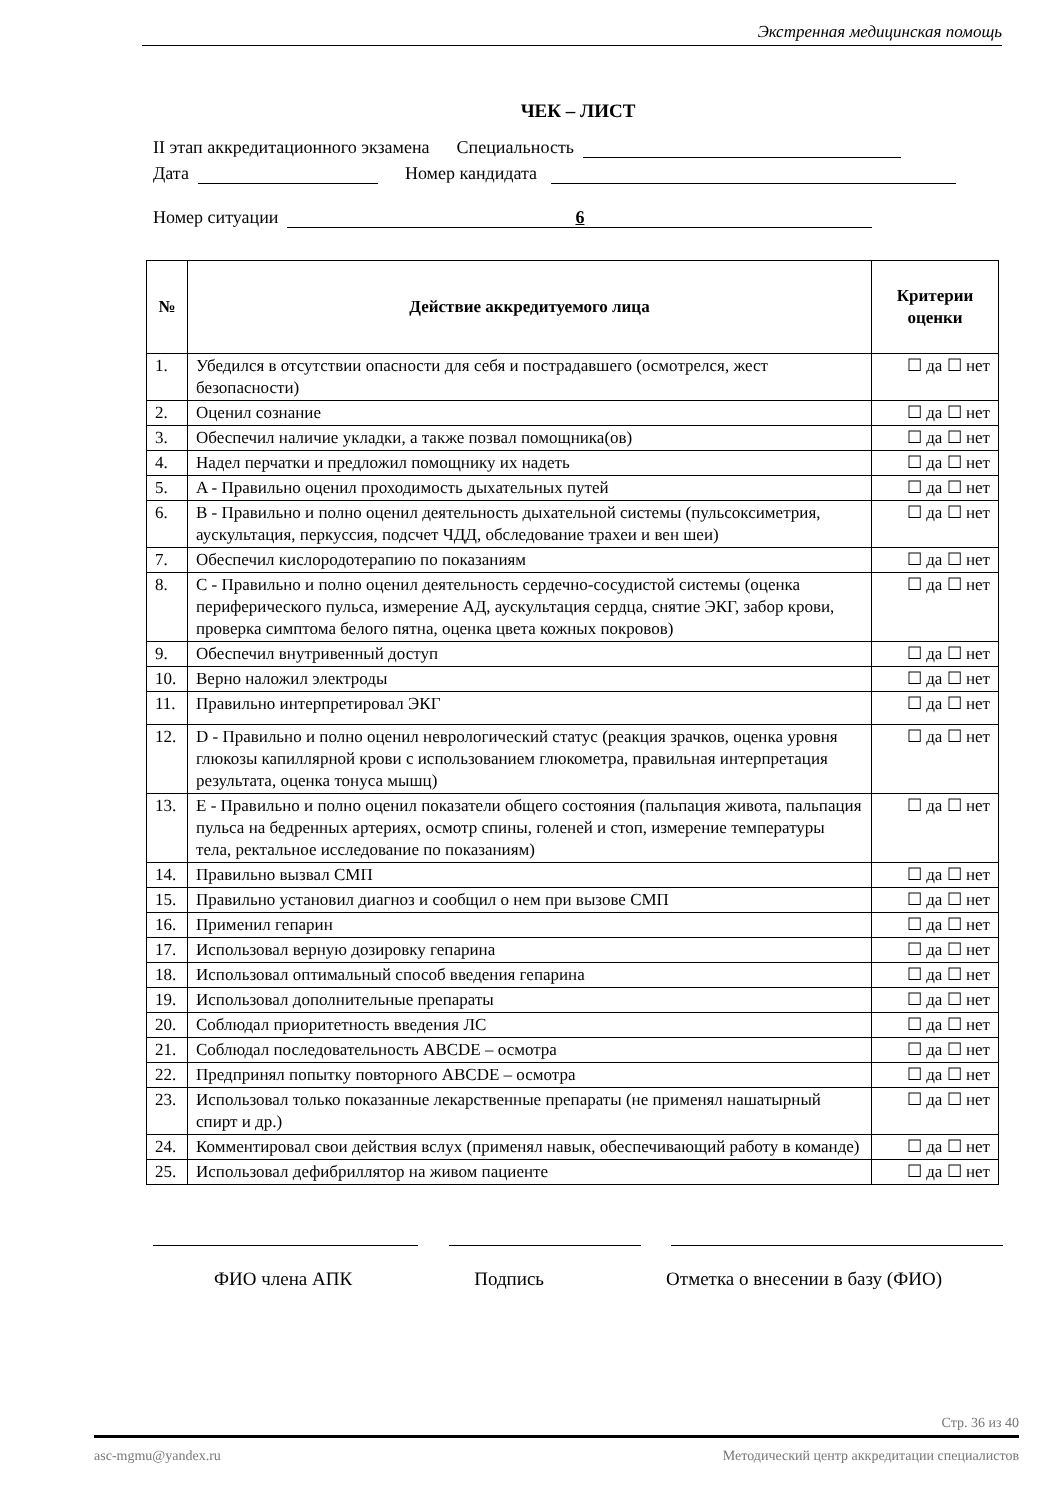Экстренная медицинская помощь
ЧЕК – ЛИСТ
II этап аккредитационного экзамена Специальность
Дата Номер кандидата
Номер ситуации 6
| № | Действие аккредитуемого лица | Критерии оценки |
| --- | --- | --- |
| 1. | Убедился в отсутствии опасности для себя и пострадавшего (осмотрелся, жест безопасности) | ☐ да ☐ нет |
| 2. | Оценил сознание | ☐ да ☐ нет |
| 3. | Обеспечил наличие укладки, а также позвал помощника(ов) | ☐ да ☐ нет |
| 4. | Надел перчатки и предложил помощнику их надеть | ☐ да ☐ нет |
| 5. | A - Правильно оценил проходимость дыхательных путей | ☐ да ☐ нет |
| 6. | B - Правильно и полно оценил деятельность дыхательной системы (пульсоксиметрия, аускультация, перкуссия, подсчет ЧДД, обследование трахеи и вен шеи) | ☐ да ☐ нет |
| 7. | Обеспечил кислородотерапию по показаниям | ☐ да ☐ нет |
| 8. | C - Правильно и полно оценил деятельность сердечно-сосудистой системы (оценка периферического пульса, измерение АД, аускультация сердца, снятие ЭКГ, забор крови, проверка симптома белого пятна, оценка цвета кожных покровов) | ☐ да ☐ нет |
| 9. | Обеспечил внутривенный доступ | ☐ да ☐ нет |
| 10. | Верно наложил электроды | ☐ да ☐ нет |
| 11. | Правильно интерпретировал ЭКГ | ☐ да ☐ нет |
| 12. | D - Правильно и полно оценил неврологический статус (реакция зрачков, оценка уровня глюкозы капиллярной крови с использованием глюкометра, правильная интерпретация результата, оценка тонуса мышц) | ☐ да ☐ нет |
| 13. | E - Правильно и полно оценил показатели общего состояния (пальпация живота, пальпация пульса на бедренных артериях, осмотр спины, голеней и стоп, измерение температуры тела, ректальное исследование по показаниям) | ☐ да ☐ нет |
| 14. | Правильно вызвал СМП | ☐ да ☐ нет |
| 15. | Правильно установил диагноз и сообщил о нем при вызове СМП | ☐ да ☐ нет |
| 16. | Применил гепарин | ☐ да ☐ нет |
| 17. | Использовал верную дозировку гепарина | ☐ да ☐ нет |
| 18. | Использовал оптимальный способ введения гепарина | ☐ да ☐ нет |
| 19. | Использовал дополнительные препараты | ☐ да ☐ нет |
| 20. | Соблюдал приоритетность введения ЛС | ☐ да ☐ нет |
| 21. | Соблюдал последовательность ABCDE – осмотра | ☐ да ☐ нет |
| 22. | Предпринял попытку повторного ABCDE – осмотра | ☐ да ☐ нет |
| 23. | Использовал только показанные лекарственные препараты (не применял нашатырный спирт и др.) | ☐ да ☐ нет |
| 24. | Комментировал свои действия вслух (применял навык, обеспечивающий работу в команде) | ☐ да ☐ нет |
| 25. | Использовал дефибриллятор на живом пациенте | ☐ да ☐ нет |
ФИО члена АПК Подпись Отметка о внесении в базу (ФИО)
Стр. 36 из 40
asc-mgmu@yandex.ru Методический центр аккредитации специалистов